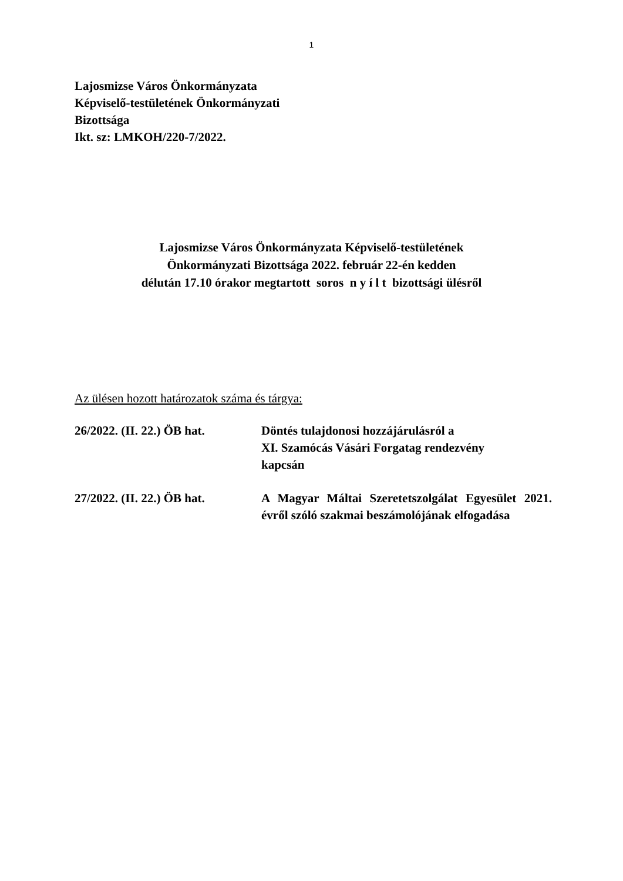1
Lajosmizse Város Önkormányzata
Képviselő-testületének Önkormányzati
Bizottsága
Ikt. sz: LMKOH/220-7/2022.
Lajosmizse Város Önkormányzata Képviselő-testületének
Önkormányzati Bizottsága 2022. február 22-én kedden
délután 17.10 órakor megtartott soros n y í l t bizottsági ülésről
Az ülésen hozott határozatok száma és tárgya:
26/2022. (II. 22.) ÖB hat.
Döntés tulajdonosi hozzájárulásról a
XI. Szamócás Vásári Forgatag rendezvény
kapcsán
27/2022. (II. 22.) ÖB hat.
A Magyar Máltai Szeretetszolgálat Egyesület 2021. évről szóló szakmai beszámolójának elfogadása